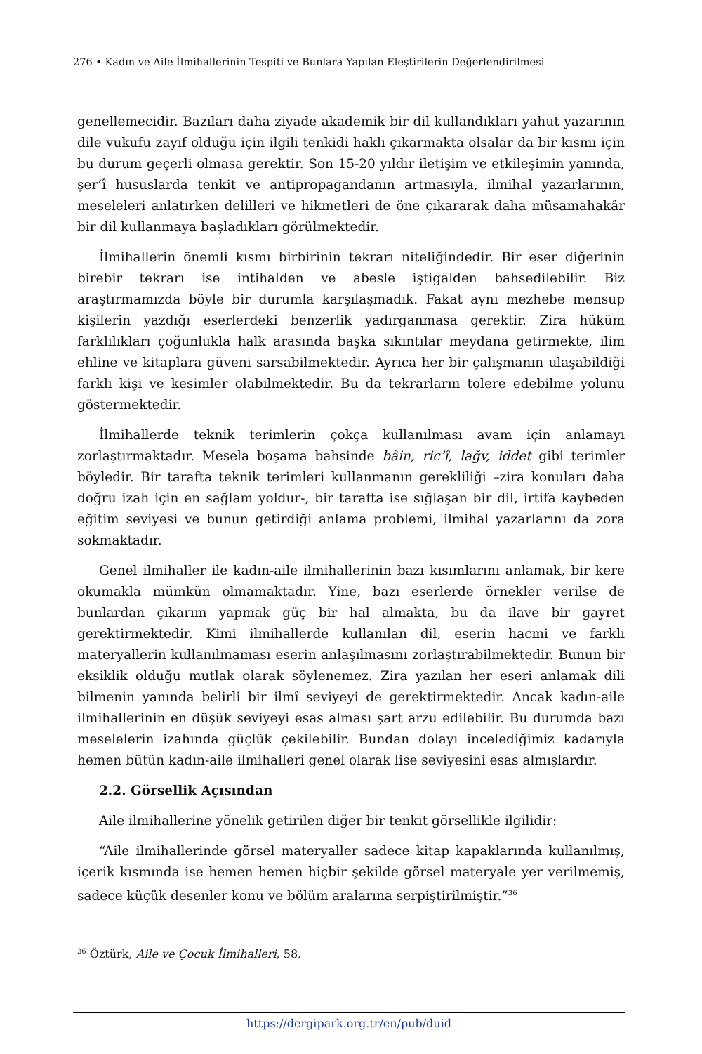276 • Kadın ve Aile İlmihallerinin Tespiti ve Bunlara Yapılan Eleştirilerin Değerlendirilmesi
genellemecidir. Bazıları daha ziyade akademik bir dil kullandıkları yahut yazarının dile vukufu zayıf olduğu için ilgili tenkidi haklı çıkarmakta olsalar da bir kısmı için bu durum geçerli olmasa gerektir. Son 15-20 yıldır iletişim ve etkileşimin yanında, şer’î hususlarda tenkit ve antipropagandanın artmasıyla, ilmihal yazarlarının, meseleleri anlatırken delilleri ve hikmetleri de öne çıkararak daha müsamahakâr bir dil kullanmaya başladıkları görülmektedir.
İlmihallerin önemli kısmı birbirinin tekrarı niteliğindedir. Bir eser diğerinin birebir tekrarı ise intihalden ve abesle iştigalden bahsedilebilir. Biz araştırmamızda böyle bir durumla karşılaşmadık. Fakat aynı mezhebe mensup kişilerin yazdığı eserlerdeki benzerlik yadırganmasa gerektir. Zira hüküm farklılıkları çoğunlukla halk arasında başka sıkıntılar meydana getirmekte, ilim ehline ve kitaplara güveni sarsabilmektedir. Ayrıca her bir çalışmanın ulaşabildiği farklı kişi ve kesimler olabilmektedir. Bu da tekrarların tolere edebilme yolunu göstermektedir.
İlmihallerde teknik terimlerin çokça kullanılması avam için anlamayı zorlaştırmaktadır. Mesela boşama bahsinde bâin, ric’î, lağv, iddet gibi terimler böyledir. Bir tarafta teknik terimleri kullanmanın gerekliliği –zira konuları daha doğru izah için en sağlam yoldur-, bir tarafta ise sığlaşan bir dil, irtifa kaybeden eğitim seviyesi ve bunun getirdiği anlama problemi, ilmihal yazarlarını da zora sokmaktadır.
Genel ilmihaller ile kadın-aile ilmihallerinin bazı kısımlarını anlamak, bir kere okumakla mümkün olmamaktadır. Yine, bazı eserlerde örnekler verilse de bunlardan çıkarım yapmak güç bir hal almakta, bu da ilave bir gayret gerektirmektedir. Kimi ilmihallerde kullanılan dil, eserin hacmi ve farklı materyallerin kullanılmaması eserin anlaşılmasını zorlaştırabilmektedir. Bunun bir eksiklik olduğu mutlak olarak söylenemez. Zira yazılan her eseri anlamak dili bilmenin yanında belirli bir ilmî seviyeyi de gerektirmektedir. Ancak kadın-aile ilmihallerinin en düşük seviyeyi esas alması şart arzu edilebilir. Bu durumda bazı meselelerin izahında güçlük çekilebilir. Bundan dolayı incelediğimiz kadarıyla hemen bütün kadın-aile ilmihalleri genel olarak lise seviyesini esas almışlardır.
2.2. Görsellik Açısından
Aile ilmihallerine yönelik getirilen diğer bir tenkit görsellikle ilgilidir:
“Aile ilmihallerinde görsel materyaller sadece kitap kapaklarında kullanılmış, içerik kısmında ise hemen hemen hiçbir şekilde görsel materyale yer verilmemiş, sadece küçük desenler konu ve bölüm aralarına serpiştirilmiştir.”<sup>36</sup>
<sup>36</sup> Öztürk, Aile ve Çocuk İlmihalleri, 58.
https://dergipark.org.tr/en/pub/duid